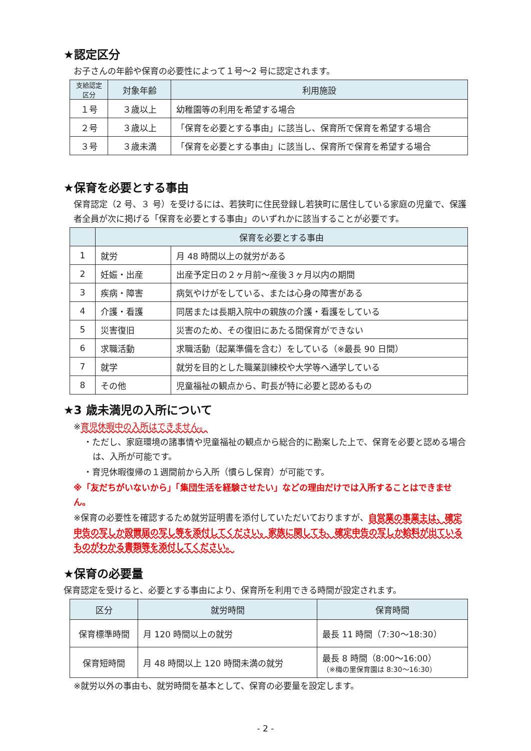★認定区分
お子さんの年齢や保育の必要性によって１号～2 号に認定されます。
| 支給認定区分 | 対象年齢 | 利用施設 |
| --- | --- | --- |
| １号 | ３歳以上 | 幼稚園等の利用を希望する場合 |
| ２号 | ３歳以上 | 「保育を必要とする事由」に該当し、保育所で保育を希望する場合 |
| ３号 | ３歳未満 | 「保育を必要とする事由」に該当し、保育所で保育を希望する場合 |
★保育を必要とする事由
保育認定（2 号、３ 号）を受けるには、若狭町に住民登録し若狭町に居住している家庭の児童で、保護者全員が次に掲げる「保育を必要とする事由」のいずれかに該当することが必要です。
| | 保育を必要とする事由 | |
| --- | --- | --- |
| 1 | 就労 | 月 48 時間以上の就労がある |
| 2 | 妊娠・出産 | 出産予定日の２ヶ月前～産後３ヶ月以内の期間 |
| 3 | 疾病・障害 | 病気やけがをしている、または心身の障害がある |
| 4 | 介護・看護 | 同居または長期入院中の親族の介護・看護をしている |
| 5 | 災害復旧 | 災害のため、その復旧にあたる間保育ができない |
| 6 | 求職活動 | 求職活動（起業準備を含む）をしている（※最長 90 日間） |
| 7 | 就学 | 就労を目的とした職業訓練校や大学等へ通学している |
| 8 | その他 | 児童福祉の観点から、町長が特に必要と認めるもの |
★3 歳未満児の入所について
※育児休暇中の入所はできません。
・ただし、家庭環境の諸事情や児童福祉の観点から総合的に勘案した上で、保育を必要と認める場合は、入所が可能です。
・育児休暇復帰の１週間前から入所（慣らし保育）が可能です。
※「友だちがいないから」「集団生活を経験させたい」などの理由だけでは入所することはできません。
※保育の必要性を確認するため就労証明書を添付していただいておりますが、自営業の事業主は、確定申告の写しか設置届の写し等を添付してください。家族に関しても、確定申告の写しか給料が出ているものがわかる書類等を添付してください。
★保育の必要量
保育認定を受けると、必要とする事由により、保育所を利用できる時間が設定されます。
| 区分 | 就労時間 | 保育時間 |
| --- | --- | --- |
| 保育標準時間 | 月 120 時間以上の就労 | 最長 11 時間（7:30～18:30） |
| 保育短時間 | 月 48 時間以上 120 時間未満の就労 | 最長 8 時間（8:00～16:00） （※梅の里保育園は 8:30～16:30） |
※就労以外の事由も、就労時間を基本として、保育の必要量を設定します。
- 2 -